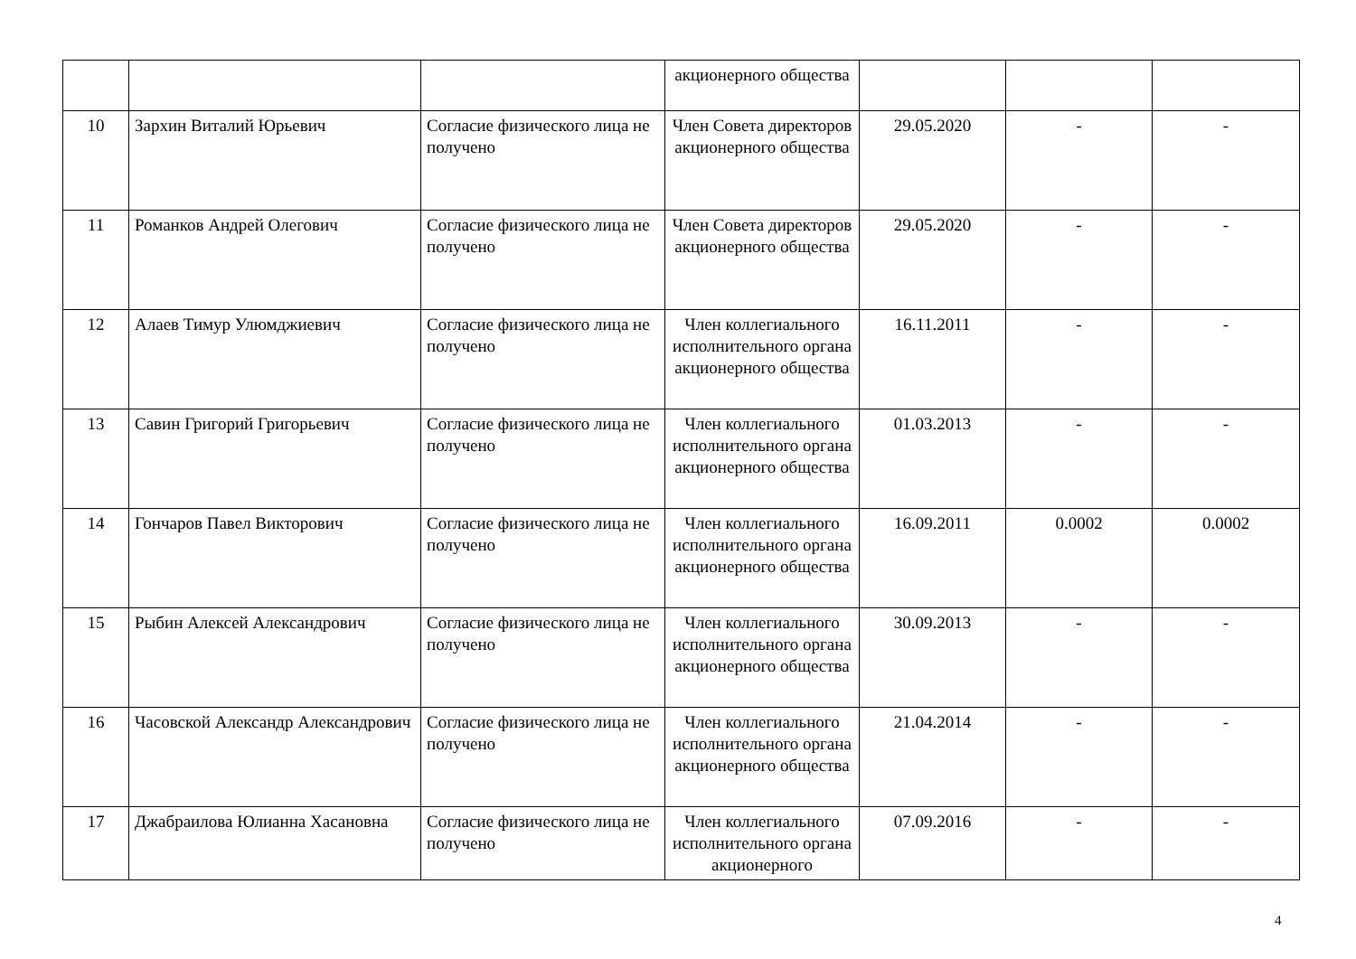| | | | акционерного общества | | | |
| 10 | Зархин Виталий Юрьевич | Согласие физического лица не получено | Член Совета директоров акционерного общества | 29.05.2020 | - | - |
| 11 | Романков Андрей Олегович | Согласие физического лица не получено | Член Совета директоров акционерного общества | 29.05.2020 | - | - |
| 12 | Алаев Тимур Улюмджиевич | Согласие физического лица не получено | Член коллегиального исполнительного органа акционерного общества | 16.11.2011 | - | - |
| 13 | Савин Григорий Григорьевич | Согласие физического лица не получено | Член коллегиального исполнительного органа акционерного общества | 01.03.2013 | - | - |
| 14 | Гончаров Павел Викторович | Согласие физического лица не получено | Член коллегиального исполнительного органа акционерного общества | 16.09.2011 | 0.0002 | 0.0002 |
| 15 | Рыбин Алексей Александрович | Согласие физического лица не получено | Член коллегиального исполнительного органа акционерного общества | 30.09.2013 | - | - |
| 16 | Часовской Александр Александрович | Согласие физического лица не получено | Член коллегиального исполнительного органа акционерного общества | 21.04.2014 | - | - |
| 17 | Джабраилова Юлианна Хасановна | Согласие физического лица не получено | Член коллегиального исполнительного органа акционерного | 07.09.2016 | - | - |
4